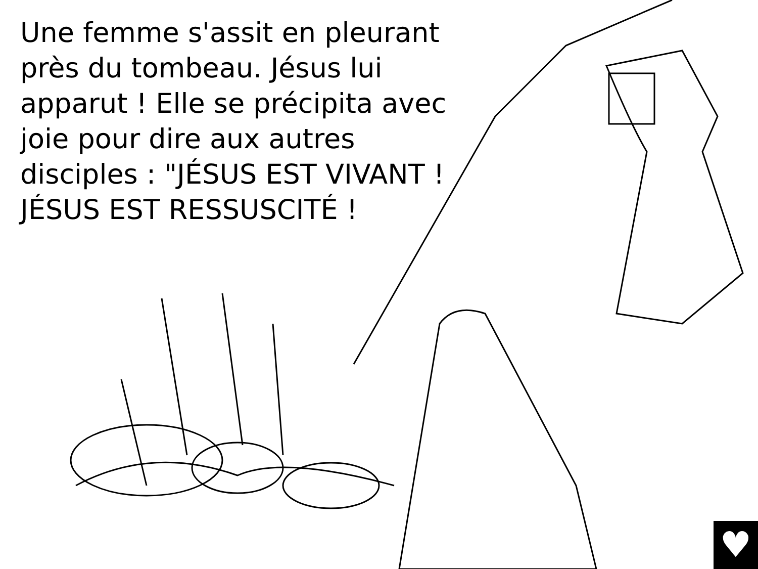Une femme s'assit en pleurant près du tombeau. Jésus lui apparut ! Elle se précipita avec joie pour dire aux autres disciples : "JÉSUS EST VIVANT ! JÉSUS EST RESSUSCITÉ !
♥